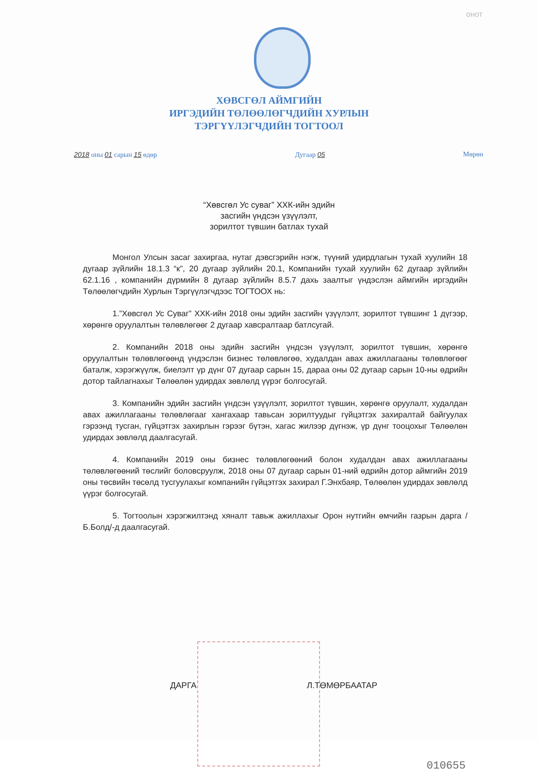онот
ХӨВСГӨЛ АЙМГИЙН
ИРГЭДИЙН ТӨЛӨӨЛӨГЧДИЙН ХУРЛЫН
ТЭРГҮҮЛЭГЧДИЙН ТОГТООЛ
2018 оны 01 сарын 15 өдөр Дугаар 05 Мөрөн
“Хөвсгөл Ус суваг” ХХК-ийн эдийн
засгийн үндсэн үзүүлэлт,
зорилтот түвшин батлах тухай
Монгол Улсын засаг захиргаа, нутаг дэвсгэрийн нэгж, түүний удирдлагын тухай хуулийн 18 дугаар зүйлийн 18.1.3 “к”, 20 дугаар зүйлийн 20.1, Компанийн тухай хуулийн 62 дугаар зүйлийн 62.1.16 , компанийн дүрмийн 8 дугаар зүйлийн 8.5.7 дахь заалтыг үндэслэн аймгийн иргэдийн Төлөөлөгчдийн Хурлын Тэргүүлэгчдээс ТОГТООХ нь:
1.”Хөвсгөл Ус Суваг” ХХК-ийн 2018 оны эдийн засгийн үзүүлэлт, зорилтот түвшинг 1 дүгээр, хөрөнгө оруулалтын төлөвлөгөөг 2 дугаар хавсралтаар батлсугай.
2. Компанийн 2018 оны эдийн засгийн үндсэн үзүүлэлт, зорилтот түвшин, хөрөнгө оруулалтын төлөвлөгөөнд үндэслэн бизнес төлөвлөгөө, худалдан авах ажиллагааны төлөвлөгөөг баталж, хэрэгжүүлж, биелэлт үр дүнг 07 дугаар сарын 15, дараа оны 02 дугаар сарын 10-ны өдрийн дотор тайлагнахыг Төлөөлөн удирдах зөвлөлд үүрэг болгосугай.
3. Компанийн эдийн засгийн үндсэн үзүүлэлт, зорилтот түвшин, хөрөнгө оруулалт, худалдан авах ажиллагааны төлөвлөгааг хангахаар тавьсан зорилтуудыг гүйцэтгэх захиралтай байгуулах гэрээнд тусган, гүйцэтгэх захирлын гэрээг бүтэн, хагас жилээр дүгнэж, үр дүнг тооцохыг Төлөөлөн удирдах зөвлөлд даалгасугай.
4. Компанийн 2019 оны бизнес төлөвлөгөөний болон худалдан авах ажиллагааны төлөвлөгөөний төслийг боловсруулж, 2018 оны 07 дугаар сарын 01-ний өдрийн дотор аймгийн 2019 оны төсвийн төсөлд тусгуулахыг компанийн гүйцэтгэх захирал Г.Энхбаяр, Төлөөлөн удирдах зөвлөлд үүрэг болгосугай.
5. Тогтоолын хэрэгжилтэнд хяналт тавьж ажиллахыг Орон нутгийн өмчийн газрын дарга /Б.Болд/-д даалгасугай.
ДАРГА Л.ТӨМӨРБААТАР
010655